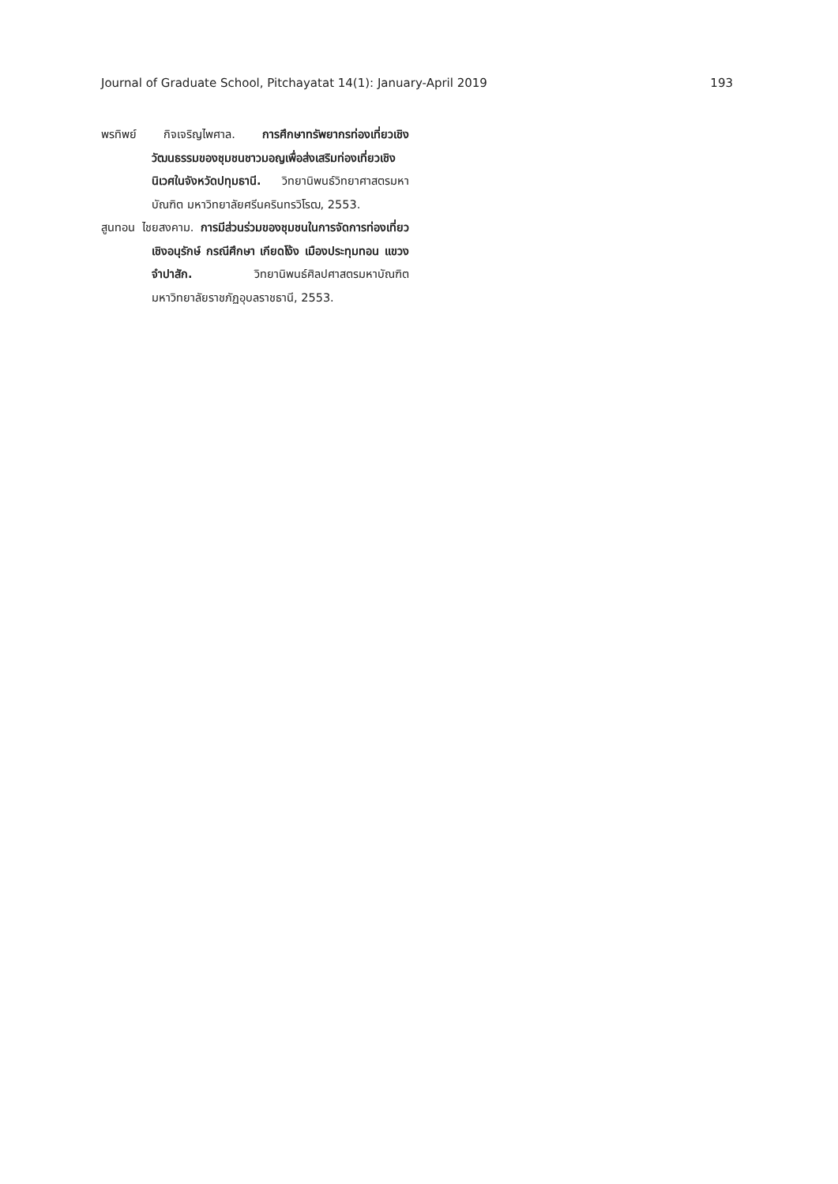Journal of Graduate School, Pitchayatat 14(1): January-April 2019 193
พรทิพย์ กิจเจริญไพศาล. การศึกษาทรัพยากรท่องเที่ยวเชิงวัฒนธรรมของชุมชนชาวมอญเพื่อส่งเสริมท่องเที่ยวเชิงนิเวศในจังหวัดปทุมธานี. วิทยานิพนธ์วิทยาศาสตรมหาบัณฑิต มหาวิทยาลัยศรีนครินทรวิโรฒ, 2553.
สูนทอน ไชยสงคาม. การมีส่วนร่วมของชุมชนในการจัดการท่องเที่ยวเชิงอนุรักษ์ กรณีศึกษา เกียดโง้ง เมืองประทุมทอน แขวงจำปาสัก. วิทยานิพนธ์ศิลปศาสตรมหาบัณฑิต มหาวิทยาลัยราชภัฏอุบลราชธานี, 2553.